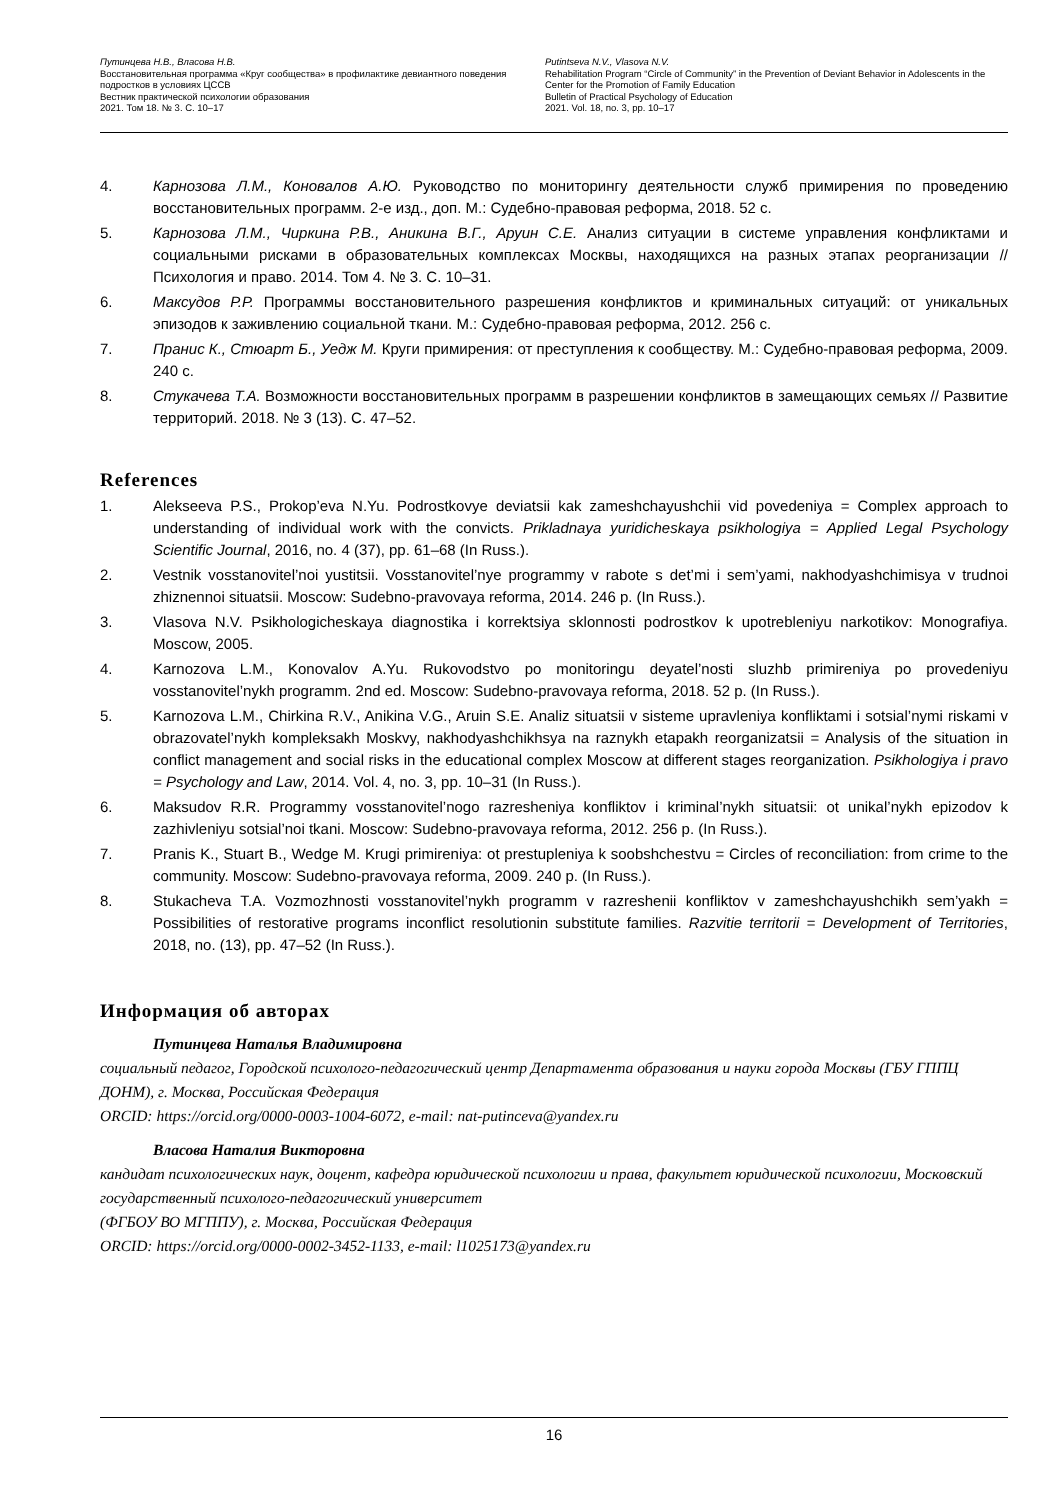Путинцева Н.В., Власова Н.В.
Восстановительная программа «Круг сообщества» в профилактике девиантного поведения подростков в условиях ЦССВ
Вестник практической психологии образования
2021. Том 18. № 3. С. 10–17
Putintseva N.V., Vlasova N.V.
Rehabilitation Program “Circle of Community” in the Prevention of Deviant Behavior in Adolescents in the Center for the Promotion of Family Education
Bulletin of Practical Psychology of Education
2021. Vol. 18, no. 3, pp. 10–17
4. Карнозова Л.М., Коновалов А.Ю. Руководство по мониторингу деятельности служб примирения по проведению восстановительных программ. 2-е изд., доп. М.: Судебно-правовая реформа, 2018. 52 с.
5. Карнозова Л.М., Чиркина Р.В., Аникина В.Г., Аруин С.Е. Анализ ситуации в системе управления конфликтами и социальными рисками в образовательных комплексах Москвы, находящихся на разных этапах реорганизации // Психология и право. 2014. Том 4. № 3. С. 10–31.
6. Максудов Р.Р. Программы восстановительного разрешения конфликтов и криминальных ситуаций: от уникальных эпизодов к заживлению социальной ткани. М.: Судебно-правовая реформа, 2012. 256 с.
7. Пранис К., Стюарт Б., Уедж М. Круги примирения: от преступления к сообществу. М.: Судебно-правовая реформа, 2009. 240 с.
8. Стукачева Т.А. Возможности восстановительных программ в разрешении конфликтов в замещающих семьях // Развитие территорий. 2018. № 3 (13). С. 47–52.
References
1. Alekseeva P.S., Prokop’eva N.Yu. Podrostkovye deviatsii kak zameshchayushchii vid povedeniya = Complex approach to understanding of individual work with the convicts. Prikladnaya yuridicheskaya psikhologiya = Applied Legal Psychology Scientific Journal, 2016, no. 4 (37), pp. 61–68 (In Russ.).
2. Vestnik vosstanovitel’noi yustitsii. Vosstanovitel’nye programmy v rabote s det’mi i sem’yami, nakhodyashchimisya v trudnoi zhiznennoi situatsii. Moscow: Sudebno-pravovaya reforma, 2014. 246 p. (In Russ.).
3. Vlasova N.V. Psikhologicheskaya diagnostika i korrektsiya sklonnosti podrostkov k upotrebleniyu narkotikov: Monografiya. Moscow, 2005.
4. Karnozova L.M., Konovalov A.Yu. Rukovodstvo po monitoringu deyatel’nosti sluzhb primireniya po provedeniyu vosstanovitel’nykh programm. 2nd ed. Moscow: Sudebno-pravovaya reforma, 2018. 52 p. (In Russ.).
5. Karnozova L.M., Chirkina R.V., Anikina V.G., Aruin S.E. Analiz situatsii v sisteme upravleniya konfliktami i sotsial’nymi riskami v obrazovatel’nykh kompleksakh Moskvy, nakhodyashchikhsya na raznykh etapakh reorganizatsii = Analysis of the situation in conflict management and social risks in the educational complex Moscow at different stages reorganization. Psikhologiya i pravo = Psychology and Law, 2014. Vol. 4, no. 3, pp. 10–31 (In Russ.).
6. Maksudov R.R. Programmy vosstanovitel’nogo razresheniya konfliktov i kriminal’nykh situatsii: ot unikal’nykh epizodov k zazhivleniyu sotsial’noi tkani. Moscow: Sudebno-pravovaya reforma, 2012. 256 p. (In Russ.).
7. Pranis K., Stuart B., Wedge M. Krugi primireniya: ot prestupleniya k soobshchestvu = Circles of reconciliation: from crime to the community. Moscow: Sudebno-pravovaya reforma, 2009. 240 p. (In Russ.).
8. Stukacheva T.A. Vozmozhnosti vosstanovitel’nykh programm v razreshenii konfliktov v zameshchayushchikh sem’yakh = Possibilities of restorative programs inconflict resolutionin substitute families. Razvitie territorii = Development of Territories, 2018, no. (13), pp. 47–52 (In Russ.).
Информация об авторах
Путинцева Наталья Владимировна
социальный педагог, Городской психолого-педагогический центр Департамента образования и науки города Москвы (ГБУ ГППЦ ДОНМ), г. Москва, Российская Федерация
ORCID: https://orcid.org/0000-0003-1004-6072, e-mail: nat-putinceva@yandex.ru
Власова Наталия Викторовна
кандидат психологических наук, доцент, кафедра юридической психологии и права, факультет юридической психологии, Московский государственный психолого-педагогический университет
(ФГБОУ ВО МГППУ), г. Москва, Российская Федерация
ORCID: https://orcid.org/0000-0002-3452-1133, e-mail: l1025173@yandex.ru
16